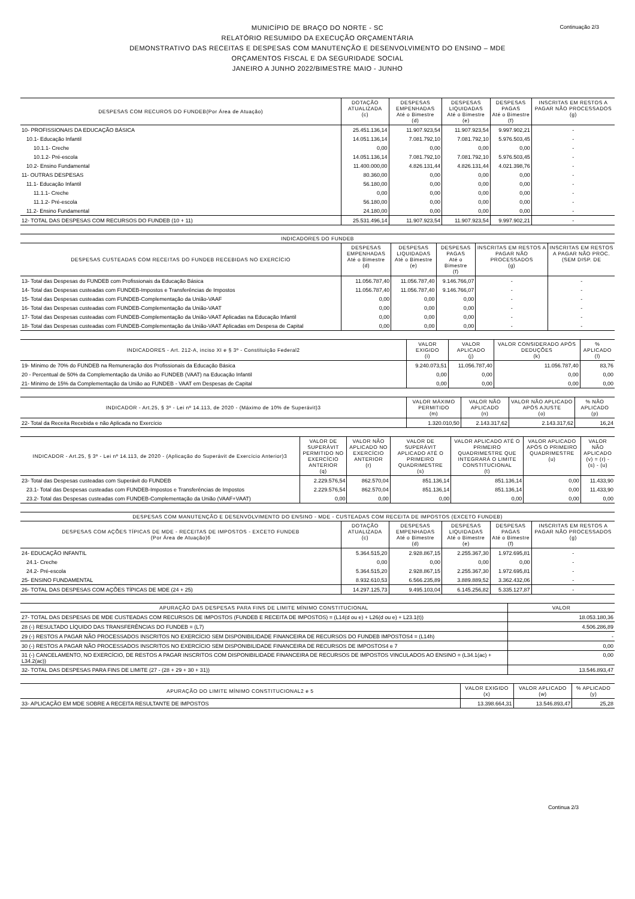Continuação 2/3
MUNICÍPIO DE BRAÇO DO NORTE - SC
RELATÓRIO RESUMIDO DA EXECUÇÃO ORÇAMENTÁRIA
DEMONSTRATIVO DAS RECEITAS E DESPESAS COM MANUTENÇÃO E DESENVOLVIMENTO DO ENSINO – MDE
ORÇAMENTOS FISCAL E DA SEGURIDADE SOCIAL
JANEIRO A JUNHO 2022/BIMESTRE MAIO - JUNHO
| DESPESAS COM RECUROS DO FUNDEB(Por Área de Atuação) | DOTAÇÃO ATUALIZADA (c) | DESPESAS EMPENHADAS Até o Bimestre (d) | DESPESAS LIQUIDADAS Até o Bimestre (e) | DESPESAS PAGAS Até o Bimestre (f) | INSCRITAS EM RESTOS A PAGAR NÃO PROCESSADOS (g) |
| --- | --- | --- | --- | --- | --- |
| 10- PROFISSIONAIS DA EDUCAÇÃO BÁSICA | 25.451.136,14 | 11.907.923,54 | 11.907.923,54 | 9.997.902,21 | - |
| 10.1- Educação Infantil | 14.051.136,14 | 7.081.792,10 | 7.081.792,10 | 5.976.503,45 | - |
| 10.1.1- Creche | 0,00 | 0,00 | 0,00 | 0,00 | - |
| 10.1.2- Pré-escola | 14.051.136,14 | 7.081.792,10 | 7.081.792,10 | 5.976.503,45 | - |
| 10.2- Ensino Fundamental | 11.400.000,00 | 4.826.131,44 | 4.826.131,44 | 4.021.398,76 | - |
| 11- OUTRAS DESPESAS | 80.360,00 | 0,00 | 0,00 | 0,00 | - |
| 11.1- Educação Infantil | 56.180,00 | 0,00 | 0,00 | 0,00 | - |
| 11.1.1- Creche | 0,00 | 0,00 | 0,00 | 0,00 | - |
| 11.1.2- Pré-escola | 56.180,00 | 0,00 | 0,00 | 0,00 | - |
| 11.2- Ensino Fundamental | 24.180,00 | 0,00 | 0,00 | 0,00 | - |
| 12- TOTAL DAS DESPESAS COM RECURSOS DO FUNDEB (10 + 11) | 25.531.496,14 | 11.907.923,54 | 11.907.923,54 | 9.997.902,21 | - |
| INDICADORES DO FUNDEB | | | | | |
| --- | --- | --- | --- | --- | --- |
| DESPESAS CUSTEADAS COM RECEITAS DO FUNDEB RECEBIDAS NO EXERCÍCIO | DESPESAS EMPENHADAS Até o Bimestre (d) | DESPESAS LIQUIDADAS Até o Bimestre (e) | DESPESAS PAGAS Até o Bimestre (f) | INSCRITAS EM RESTOS A PAGAR NÃO PROCESSADOS (g) | INSCRITAS EM RESTOS A PAGAR NÃO PROC. (SEM DISP. DE |
| 13- Total das Despesas do FUNDEB com Profissionais da Educação Básica | 11.056.787,40 | 11.056.787,40 | 9.146.766,07 | - | - |
| 14- Total das Despesas custeadas com FUNDEB-Impostos e Transferências de Impostos | 11.056.787,40 | 11.056.787,40 | 9.146.766,07 | - | - |
| 15- Total das Despesas custeadas com FUNDEB-Complementação da União-VAAF | 0,00 | 0,00 | 0,00 | - | - |
| 16- Total das Despesas custeadas com FUNDEB-Complementação da União-VAAT | 0,00 | 0,00 | 0,00 | - | - |
| 17- Total das Despesas custeadas com FUNDEB-Complementação da União-VAAT Aplicadas na Educação Infantil | 0,00 | 0,00 | 0,00 | - | - |
| 18- Total das Despesas custeadas com FUNDEB-Complementação da União-VAAT Aplicadas em Despesa de Capital | 0,00 | 0,00 | 0,00 | - | - |
| INDICADORES - Art. 212-A, inciso XI e § 3º - Constituição Federal2 | VALOR EXIGIDO (i) | VALOR APLICADO (j) | VALOR CONSIDERADO APÓS DEDUÇÕES (k) | % APLICADO (l) |
| --- | --- | --- | --- | --- |
| 19- Mínimo de 70% do FUNDEB na Remuneração dos Profissionais da Educação Básica | 9.240.073,51 | 11.056.787,40 | 11.056.787,40 | 83,76 |
| 20 - Percentual de 50% da Complementação da União ao FUNDEB (VAAT) na Educação Infantil | 0,00 | 0,00 | 0,00 | 0,00 |
| 21- Mínimo de 15% da Complementação da União ao FUNDEB - VAAT em Despesas de Capital | 0,00 | 0,00 | 0,00 | 0,00 |
| INDICADOR - Art.25, § 3º - Lei nº 14.113, de 2020 - (Máximo de 10% de Superávit)3 | VALOR MÁXIMO PERMITIDO (m) | VALOR NÃO APLICADO (n) | VALOR NÃO APLICADO APÓS AJUSTE (o) | % NÃO APLICADO (p) |
| --- | --- | --- | --- | --- |
| 22- Total da Receita Recebida e não Aplicada no Exercício | 1.320.010,50 | 2.143.317,62 | 2.143.317,62 | 16,24 |
| INDICADOR - Art.25, § 3º - Lei nº 14.113, de 2020 - (Aplicação do Superávit de Exercício Anterior)3 | VALOR DE SUPERÁVIT PERMITIDO NO EXERCÍCIO ANTERIOR (q) | VALOR NÃO APLICADO NO EXERCÍCIO ANTERIOR (r) | VALOR DE SUPERÁVIT APLICADO ATÉ O PRIMEIRO QUADRIMESTRE (s) | VALOR APLICADO ATÉ O PRIMEIRO QUADRIMESTRE QUE INTEGRARÁ O LIMITE CONSTITUCIONAL (t) | VALOR APLICADO APÓS O PRIMEIRO QUADRIMESTRE (u) | VALOR NÃO APLICADO (v) = (r) - (s) - (u) |
| --- | --- | --- | --- | --- | --- | --- |
| 23- Total das Despesas custeadas com Superávit do FUNDEB | 2.229.576,54 | 862.570,04 | 851.136,14 | 851.136,14 | 0,00 | 11.433,90 |
| 23.1- Total das Despesas custeadas com FUNDEB-Impostos e Transferências de Impostos | 2.229.576,54 | 862.570,04 | 851.136,14 | 851.136,14 | 0,00 | 11.433,90 |
| 23.2- Total das Despesas custeadas com FUNDEB-Complementação da União (VAAF+VAAT) | 0,00 | 0,00 | 0,00 | 0,00 | 0,00 | 0,00 |
| DESPESAS COM MANUTENÇÃO E DESENVOLVIMENTO DO ENSINO - MDE - CUSTEADAS COM RECEITA DE IMPOSTOS (EXCETO FUNDEB) | | | | | |
| --- | --- | --- | --- | --- | --- |
| DESPESAS COM AÇÕES TÍPICAS DE MDE - RECEITAS DE IMPOSTOS - EXCETO FUNDEB (Por Área de Atuação)6 | DOTAÇÃO ATUALIZADA (c) | DESPESAS EMPENHADAS Até o Bimestre (d) | DESPESAS LIQUIDADAS Até o Bimestre (e) | DESPESAS PAGAS Até o Bimestre (f) | INSCRITAS EM RESTOS A PAGAR NÃO PROCESSADOS (g) |
| 24- EDUCAÇÃO INFANTIL | 5.364.515,20 | 2.928.867,15 | 2.255.367,30 | 1.972.695,81 | - |
| 24.1- Creche | 0,00 | 0,00 | 0,00 | 0,00 | - |
| 24.2- Pré-escola | 5.364.515,20 | 2.928.867,15 | 2.255.367,30 | 1.972.695,81 | - |
| 25- ENSINO FUNDAMENTAL | 8.932.610,53 | 6.566.235,89 | 3.889.889,52 | 3.362.432,06 | - |
| 26- TOTAL DAS DESPESAS COM AÇÕES TÍPICAS DE MDE (24 + 25) | 14.297.125,73 | 9.495.103,04 | 6.145.256,82 | 5.335.127,87 | - |
| APURAÇÃO DAS DESPESAS PARA FINS DE LIMITE MÍNIMO CONSTITUCIONAL | VALOR |
| --- | --- |
| 27- TOTAL DAS DESPESAS DE MDE CUSTEADAS COM RECURSOS DE IMPOSTOS (FUNDEB E RECEITA DE IMPOSTOS) = (L14(d ou e) + L26(d ou e) + L23.1(t)) | 18.053.180,36 |
| 28 (-) RESULTADO LÍQUIDO DAS TRANSFERÊNCIAS DO FUNDEB = (L7) | 4.506.286,89 |
| 29 (-) RESTOS A PAGAR NÃO PROCESSADOS INSCRITOS NO EXERCÍCIO SEM DISPONIBILIDADE FINANCEIRA DE RECURSOS DO FUNDEB IMPOSTOS4 = (L14h) | - |
| 30 (-) RESTOS A PAGAR NÃO PROCESSADOS INSCRITOS NO EXERCÍCIO SEM DISPONIBILIDADE FINANCEIRA DE RECURSOS DE IMPOSTOS4 e 7 | 0,00 |
| 31 (-) CANCELAMENTO, NO EXERCÍCIO, DE RESTOS A PAGAR INSCRITOS COM DISPONIBILIDADE FINANCEIRA DE RECURSOS DE IMPOSTOS VINCULADOS AO ENSINO = (L34.1(ac) + L34.2(ac)) | 0,00 |
| 32- TOTAL DAS DESPESAS PARA FINS DE LIMITE (27 - (28 + 29 + 30 + 31)) | 13.546.893,47 |
| APURAÇÃO DO LIMITE MÍNIMO CONSTITUCIONAL2 e 5 | VALOR EXIGIDO (x) | VALOR APLICADO (w) | % APLICADO (y) |
| --- | --- | --- | --- |
| 33- APLICAÇÃO EM MDE SOBRE A RECEITA RESULTANTE DE IMPOSTOS | 13.398.664,31 | 13.546.893,47 | 25,28 |
Continua 2/3